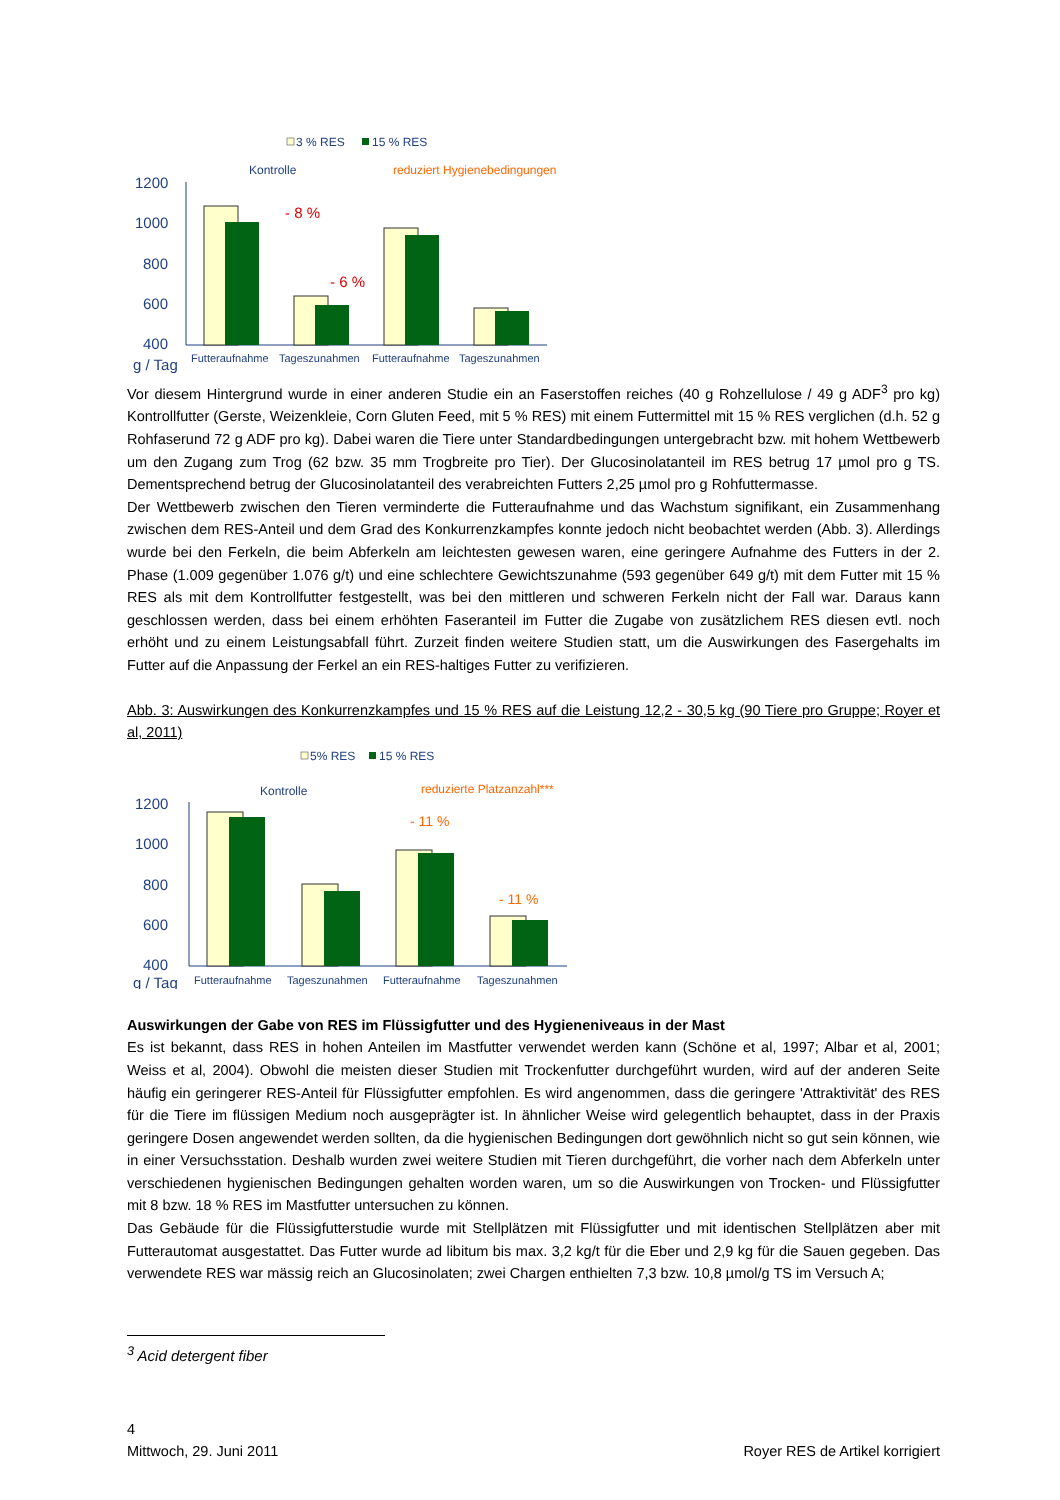3 % RES
15 % RES
Kontrolle
reduziert Hygienebedingungen
1200
1000
800
600
400
g / Tag
- 8 %
- 6 %
Futteraufnahme
Tageszunahmen
Futteraufnahme
Tageszunahmen
Vor diesem Hintergrund wurde in einer anderen Studie ein an Faserstoffen reiches (40 g Rohzellulose / 49 g ADF<sup>3</sup> pro kg) Kontrollfutter (Gerste, Weizenkleie, Corn Gluten Feed, mit 5 % RES) mit einem Futtermittel mit 15 % RES verglichen (d.h. 52 g Rohfaserund 72 g ADF pro kg). Dabei waren die Tiere unter Standardbedingungen untergebracht bzw. mit hohem Wettbewerb um den Zugang zum Trog (62 bzw. 35 mm Trogbreite pro Tier). Der Glucosinolatanteil im RES betrug 17 µmol pro g TS. Dementsprechend betrug der Glucosinolatanteil des verabreichten Futters 2,25 µmol pro g Rohfuttermasse.
Der Wettbewerb zwischen den Tieren verminderte die Futteraufnahme und das Wachstum signifikant, ein Zusammenhang zwischen dem RES-Anteil und dem Grad des Konkurrenzkampfes konnte jedoch nicht beobachtet werden (Abb. 3). Allerdings wurde bei den Ferkeln, die beim Abferkeln am leichtesten gewesen waren, eine geringere Aufnahme des Futters in der 2. Phase (1.009 gegenüber 1.076 g/t) und eine schlechtere Gewichtszunahme (593 gegenüber 649 g/t) mit dem Futter mit 15 % RES als mit dem Kontrollfutter festgestellt, was bei den mittleren und schweren Ferkeln nicht der Fall war. Daraus kann geschlossen werden, dass bei einem erhöhten Faseranteil im Futter die Zugabe von zusätzlichem RES diesen evtl. noch erhöht und zu einem Leistungsabfall führt. Zurzeit finden weitere Studien statt, um die Auswirkungen des Fasergehalts im Futter auf die Anpassung der Ferkel an ein RES-haltiges Futter zu verifizieren.
Abb. 3: Auswirkungen des Konkurrenzkampfes und 15 % RES auf die Leistung 12,2 - 30,5 kg (90 Tiere pro Gruppe; Royer et al, 2011)
5% RES
15 % RES
Kontrolle
reduzierte Platzanzahl***
1200
1000
800
600
400
g / Tag
- 11 %
- 11 %
Futteraufnahme
Tageszunahmen
Futteraufnahme
Tageszunahmen
Auswirkungen der Gabe von RES im Flüssigfutter und des Hygieneniveaus in der Mast
Es ist bekannt, dass RES in hohen Anteilen im Mastfutter verwendet werden kann (Schöne et al, 1997; Albar et al, 2001; Weiss et al, 2004). Obwohl die meisten dieser Studien mit Trockenfutter durchgeführt wurden, wird auf der anderen Seite häufig ein geringerer RES-Anteil für Flüssigfutter empfohlen. Es wird angenommen, dass die geringere 'Attraktivität' des RES für die Tiere im flüssigen Medium noch ausgeprägter ist. In ähnlicher Weise wird gelegentlich behauptet, dass in der Praxis geringere Dosen angewendet werden sollten, da die hygienischen Bedingungen dort gewöhnlich nicht so gut sein können, wie in einer Versuchsstation. Deshalb wurden zwei weitere Studien mit Tieren durchgeführt, die vorher nach dem Abferkeln unter verschiedenen hygienischen Bedingungen gehalten worden waren, um so die Auswirkungen von Trocken- und Flüssigfutter mit 8 bzw. 18 % RES im Mastfutter untersuchen zu können.
Das Gebäude für die Flüssigfutterstudie wurde mit Stellplätzen mit Flüssigfutter und mit identischen Stellplätzen aber mit Futterautomat ausgestattet. Das Futter wurde ad libitum bis max. 3,2 kg/t für die Eber und 2,9 kg für die Sauen gegeben. Das verwendete RES war mässig reich an Glucosinolaten; zwei Chargen enthielten 7,3 bzw. 10,8 µmol/g TS im Versuch A;
<sup>3</sup> Acid detergent fiber
4
Mittwoch, 29. Juni 2011 Royer RES de Artikel korrigiert